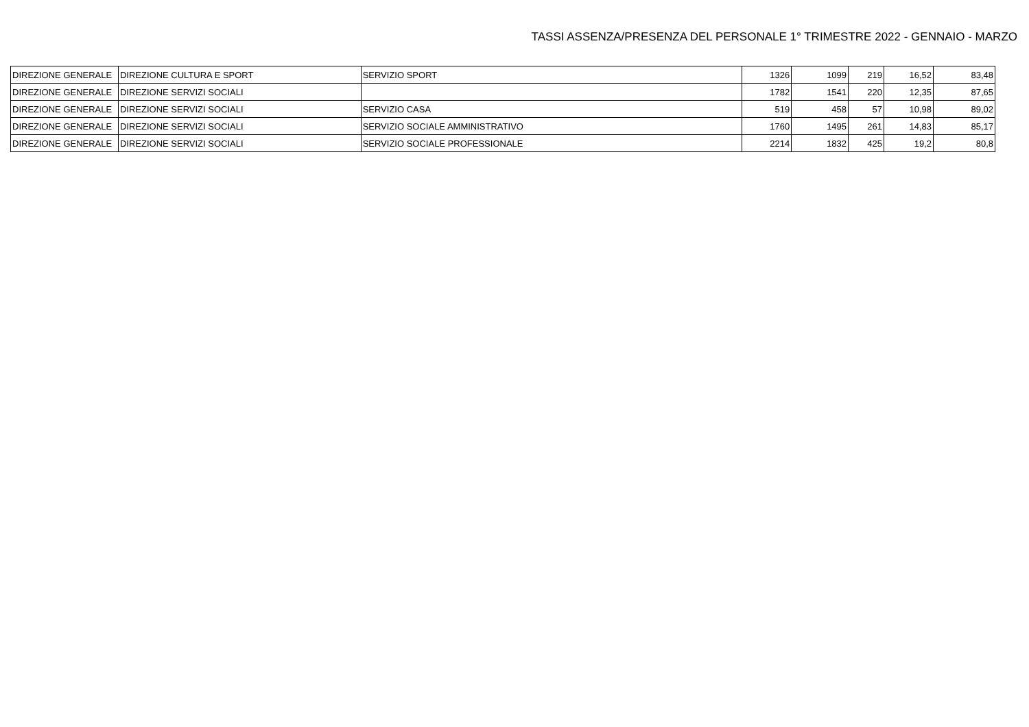TASSI ASSENZA/PRESENZA DEL PERSONALE 1° TRIMESTRE 2022 - GENNAIO - MARZO
| DIREZIONE GENERALE | DIREZIONE CULTURA E SPORT | SERVIZIO SPORT | 1326 | 1099 | 219 | 16,52 | 83,48 |
| DIREZIONE GENERALE | DIREZIONE SERVIZI SOCIALI | | 1782 | 1541 | 220 | 12,35 | 87,65 |
| DIREZIONE GENERALE | DIREZIONE SERVIZI SOCIALI | SERVIZIO CASA | 519 | 458 | 57 | 10,98 | 89,02 |
| DIREZIONE GENERALE | DIREZIONE SERVIZI SOCIALI | SERVIZIO SOCIALE AMMINISTRATIVO | 1760 | 1495 | 261 | 14,83 | 85,17 |
| DIREZIONE GENERALE | DIREZIONE SERVIZI SOCIALI | SERVIZIO SOCIALE PROFESSIONALE | 2214 | 1832 | 425 | 19,2 | 80,8 |